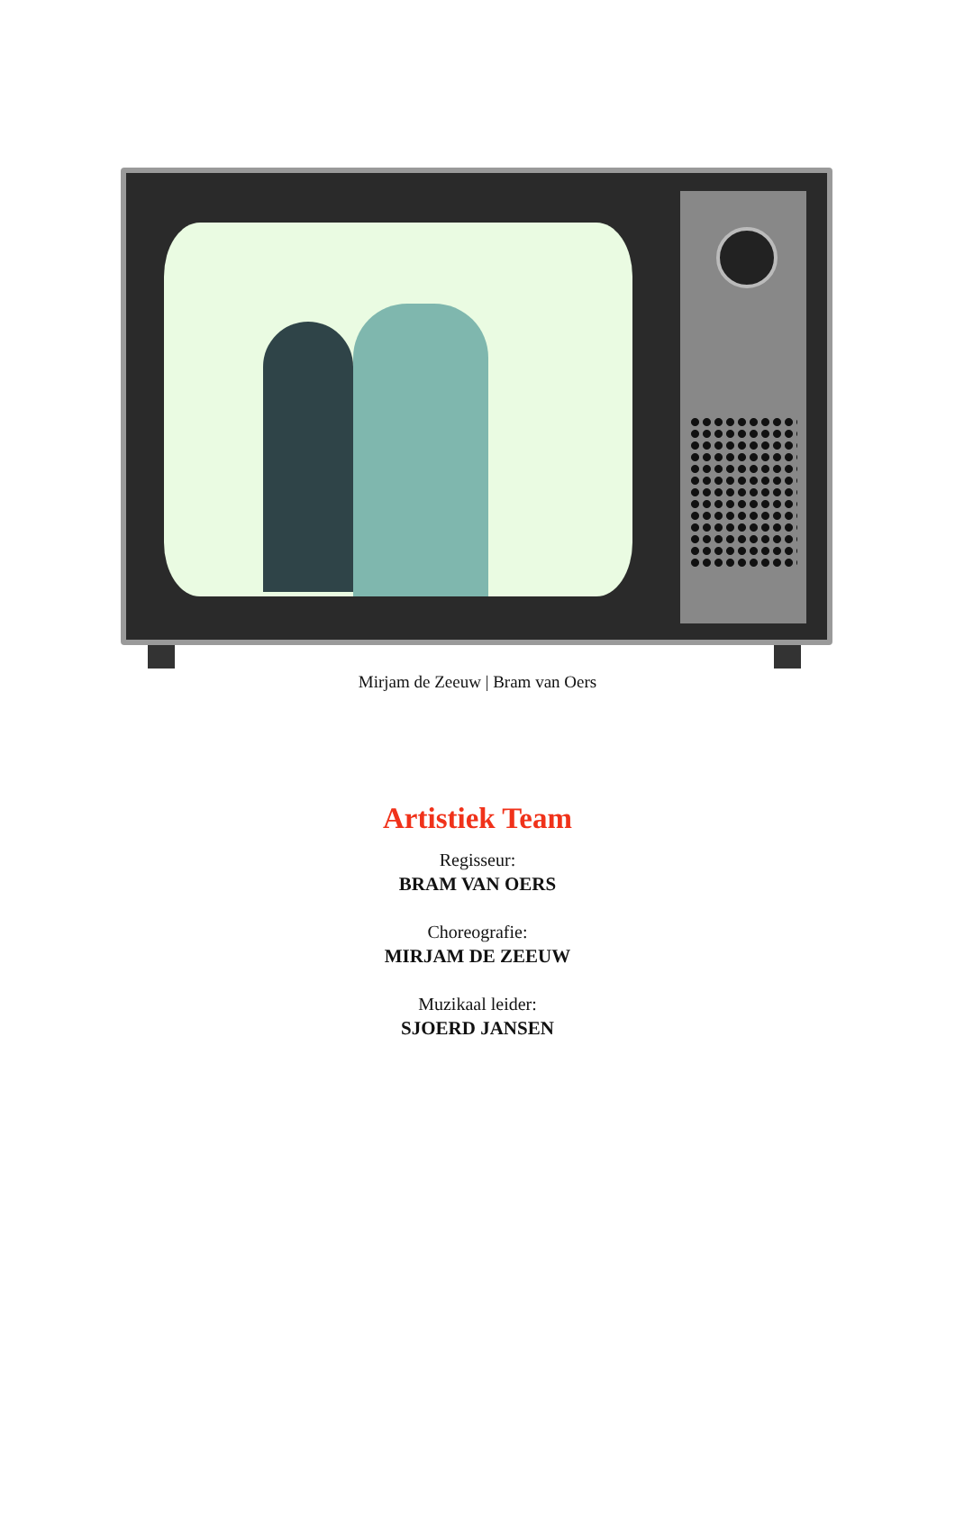Mirjam de Zeeuw | Bram van Oers
Artistiek Team
Regisseur:
BRAM VAN OERS
Choreografie:
MIRJAM DE ZEEUW
Muzikaal leider:
SJOERD JANSEN